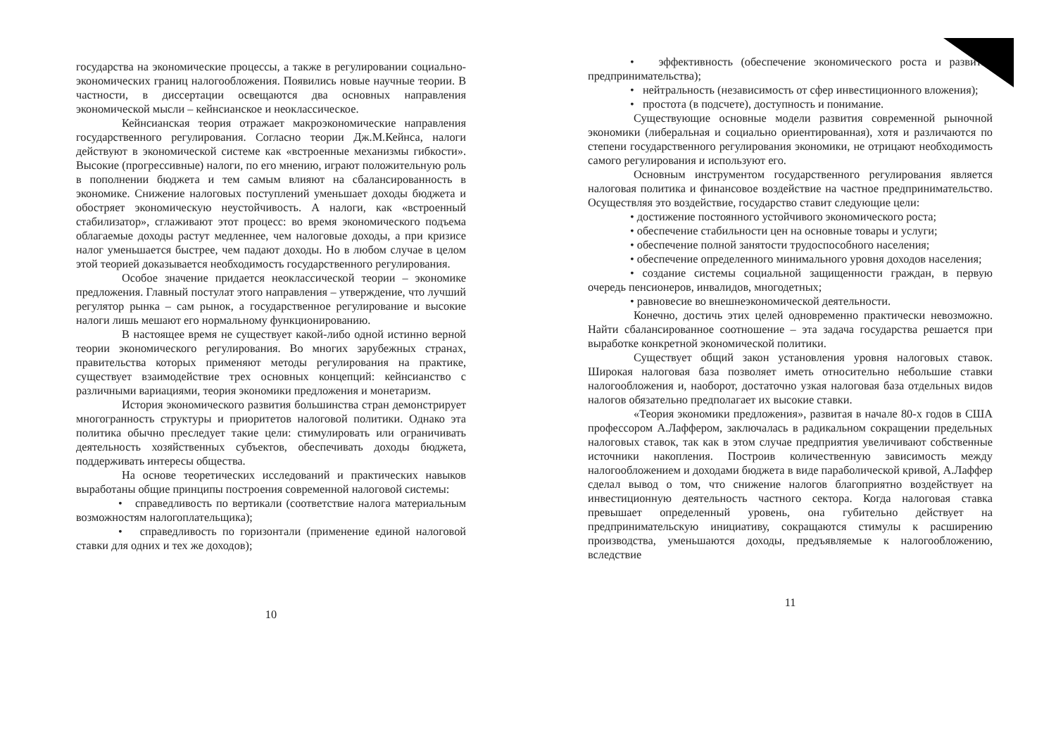государства на экономические процессы, а также в регулировании социально-экономических границ налогообложения. Появились новые научные теории. В частности, в диссертации освещаются два основных направления экономической мысли – кейнсианское и неоклассическое.
Кейнсианская теория отражает макроэкономические направления государственного регулирования. Согласно теории Дж.М.Кейнса, налоги действуют в экономической системе как «встроенные механизмы гибкости». Высокие (прогрессивные) налоги, по его мнению, играют положительную роль в пополнении бюджета и тем самым влияют на сбалансированность в экономике. Снижение налоговых поступлений уменьшает доходы бюджета и обостряет экономическую неустойчивость. А налоги, как «встроенный стабилизатор», сглаживают этот процесс: во время экономического подъема облагаемые доходы растут медленнее, чем налоговые доходы, а при кризисе налог уменьшается быстрее, чем падают доходы. Но в любом случае в целом этой теорией доказывается необходимость государственного регулирования.
Особое значение придается неоклассической теории – экономике предложения. Главный постулат этого направления – утверждение, что лучший регулятор рынка – сам рынок, а государственное регулирование и высокие налоги лишь мешают его нормальному функционированию.
В настоящее время не существует какой-либо одной истинно верной теории экономического регулирования. Во многих зарубежных странах, правительства которых применяют методы регулирования на практике, существует взаимодействие трех основных концепций: кейнсианство с различными вариациями, теория экономики предложения и монетаризм.
История экономического развития большинства стран демонстрирует многогранность структуры и приоритетов налоговой политики. Однако эта политика обычно преследует такие цели: стимулировать или ограничивать деятельность хозяйственных субъектов, обеспечивать доходы бюджета, поддерживать интересы общества.
На основе теоретических исследований и практических навыков выработаны общие принципы построения современной налоговой системы:
• справедливость по вертикали (соответствие налога материальным возможностям налогоплательщика);
• справедливость по горизонтали (применение единой налоговой ставки для одних и тех же доходов);
10
• эффективность (обеспечение экономического роста и развития предпринимательства);
• нейтральность (независимость от сфер инвестиционного вложения);
• простота (в подсчете), доступность и понимание.
Существующие основные модели развития современной рыночной экономики (либеральная и социально ориентированная), хотя и различаются по степени государственного регулирования экономики, не отрицают необходимость самого регулирования и используют его.
Основным инструментом государственного регулирования является налоговая политика и финансовое воздействие на частное предпринимательство. Осуществляя это воздействие, государство ставит следующие цели:
• достижение постоянного устойчивого экономического роста;
• обеспечение стабильности цен на основные товары и услуги;
• обеспечение полной занятости трудоспособного населения;
• обеспечение определенного минимального уровня доходов населения;
• создание системы социальной защищенности граждан, в первую очередь пенсионеров, инвалидов, многодетных;
• равновесие во внешнеэкономической деятельности.
Конечно, достичь этих целей одновременно практически невозможно. Найти сбалансированное соотношение – эта задача государства решается при выработке конкретной экономической политики.
Существует общий закон установления уровня налоговых ставок. Широкая налоговая база позволяет иметь относительно небольшие ставки налогообложения и, наоборот, достаточно узкая налоговая база отдельных видов налогов обязательно предполагает их высокие ставки.
«Теория экономики предложения», развитая в начале 80-х годов в США профессором А.Лаффером, заключалась в радикальном сокращении предельных налоговых ставок, так как в этом случае предприятия увеличивают собственные источники накопления. Построив количественную зависимость между налогообложением и доходами бюджета в виде параболической кривой, А.Лаффер сделал вывод о том, что снижение налогов благоприятно воздействует на инвестиционную деятельность частного сектора. Когда налоговая ставка превышает определенный уровень, она губительно действует на предпринимательскую инициативу, сокращаются стимулы к расширению производства, уменьшаются доходы, предъявляемые к налогообложению, вследствие
11